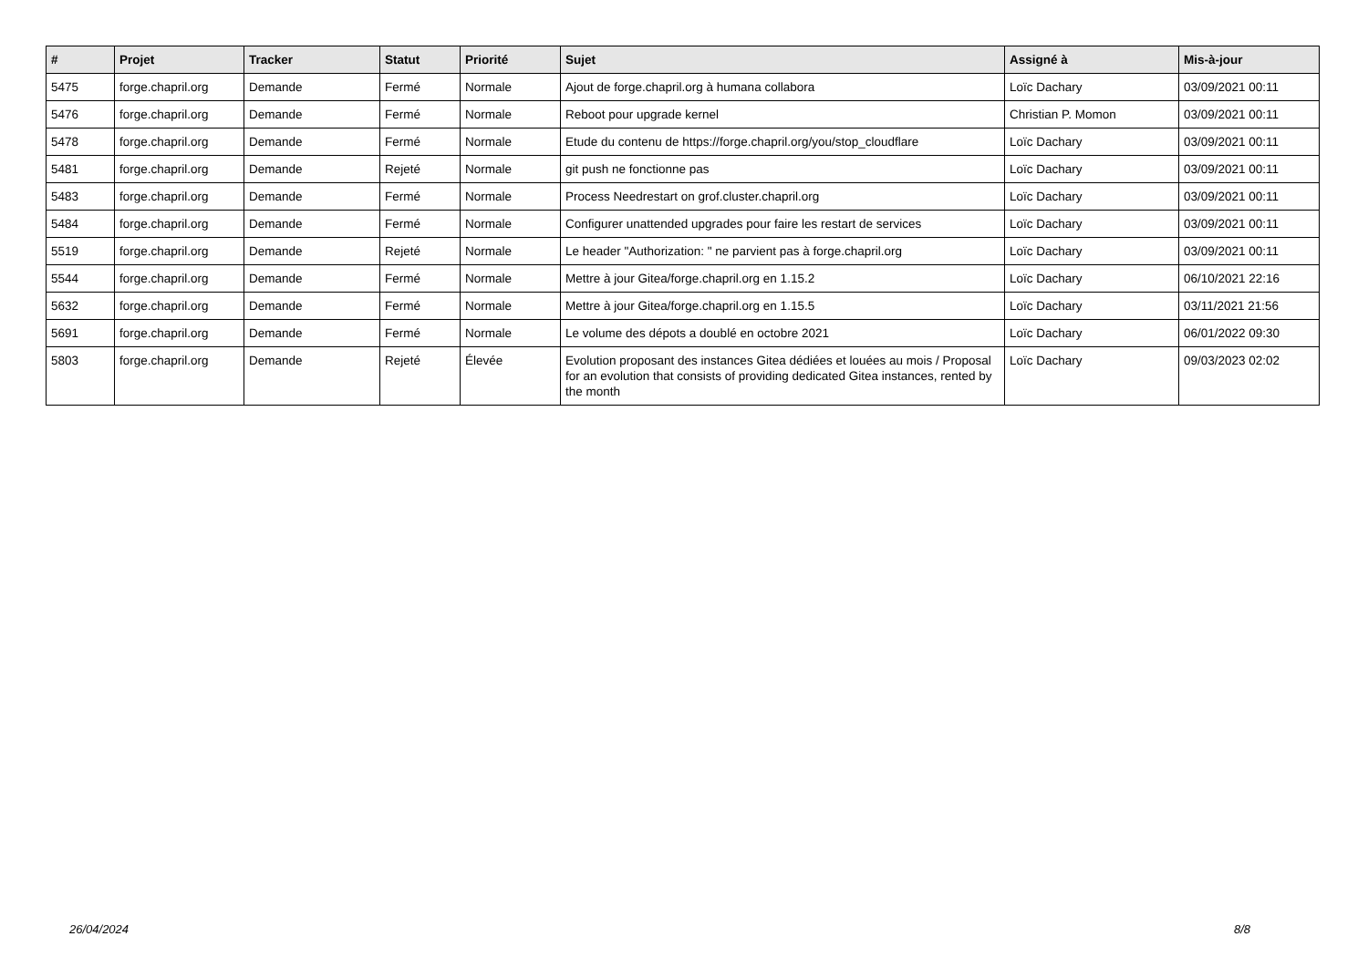| # | Projet | Tracker | Statut | Priorité | Sujet | Assigné à | Mis-à-jour |
| --- | --- | --- | --- | --- | --- | --- | --- |
| 5475 | forge.chapril.org | Demande | Fermé | Normale | Ajout de forge.chapril.org à humana collabora | Loïc Dachary | 03/09/2021 00:11 |
| 5476 | forge.chapril.org | Demande | Fermé | Normale | Reboot pour upgrade kernel | Christian P. Momon | 03/09/2021 00:11 |
| 5478 | forge.chapril.org | Demande | Fermé | Normale | Etude du contenu de https://forge.chapril.org/you/stop_cloudflare | Loïc Dachary | 03/09/2021 00:11 |
| 5481 | forge.chapril.org | Demande | Rejeté | Normale | git push ne fonctionne pas | Loïc Dachary | 03/09/2021 00:11 |
| 5483 | forge.chapril.org | Demande | Fermé | Normale | Process Needrestart on grof.cluster.chapril.org | Loïc Dachary | 03/09/2021 00:11 |
| 5484 | forge.chapril.org | Demande | Fermé | Normale | Configurer unattended upgrades pour faire les restart de services | Loïc Dachary | 03/09/2021 00:11 |
| 5519 | forge.chapril.org | Demande | Rejeté | Normale | Le header "Authorization: " ne parvient pas à forge.chapril.org | Loïc Dachary | 03/09/2021 00:11 |
| 5544 | forge.chapril.org | Demande | Fermé | Normale | Mettre à jour Gitea/forge.chapril.org en 1.15.2 | Loïc Dachary | 06/10/2021 22:16 |
| 5632 | forge.chapril.org | Demande | Fermé | Normale | Mettre à jour Gitea/forge.chapril.org en 1.15.5 | Loïc Dachary | 03/11/2021 21:56 |
| 5691 | forge.chapril.org | Demande | Fermé | Normale | Le volume des dépots a doublé en octobre 2021 | Loïc Dachary | 06/01/2022 09:30 |
| 5803 | forge.chapril.org | Demande | Rejeté | Élevée | Evolution proposant des instances Gitea dédiées et louées au mois / Proposal for an evolution that consists of providing dedicated Gitea instances, rented by the month | Loïc Dachary | 09/03/2023 02:02 |
26/04/2024 8/8